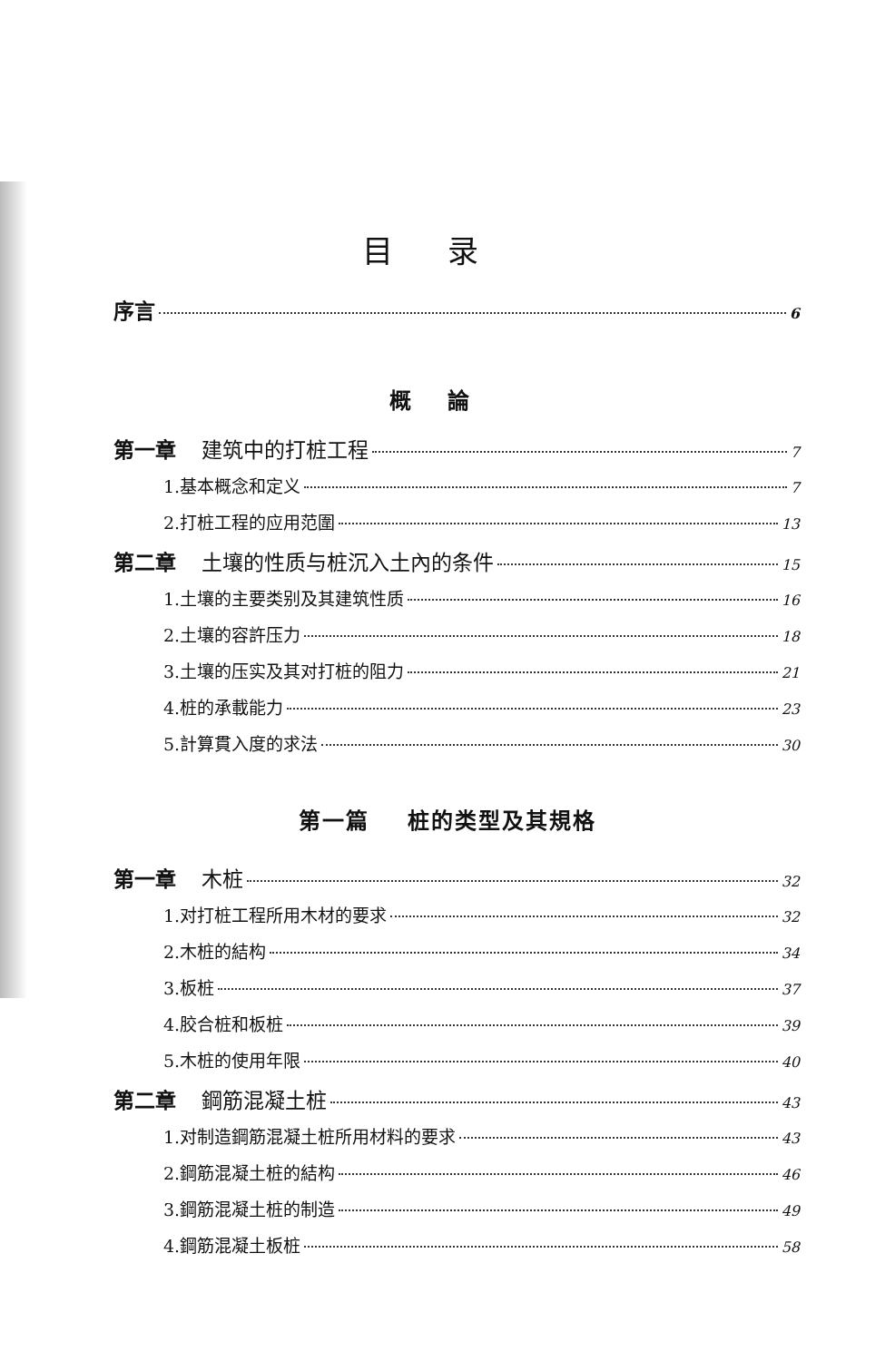目录
序言 6
概論
第一章 建筑中的打桩工程 7
1.基本概念和定义 7
2.打桩工程的应用范圍 13
第二章 土壤的性质与桩沉入土內的条件 15
1.土壤的主要类别及其建筑性质 16
2.土壤的容許压力 18
3.土壤的压实及其对打桩的阻力 21
4.桩的承載能力 23
5.計算貫入度的求法 30
第一篇 桩的类型及其規格
第一章 木桩 32
1.对打桩工程所用木材的要求 32
2.木桩的結构 34
3.板桩 37
4.胶合桩和板桩 39
5.木桩的使用年限 40
第二章 鋼筋混凝土桩 43
1.对制造鋼筋混凝土桩所用材料的要求 43
2.鋼筋混凝土桩的結构 46
3.鋼筋混凝土桩的制造 49
4.鋼筋混凝土板桩 58